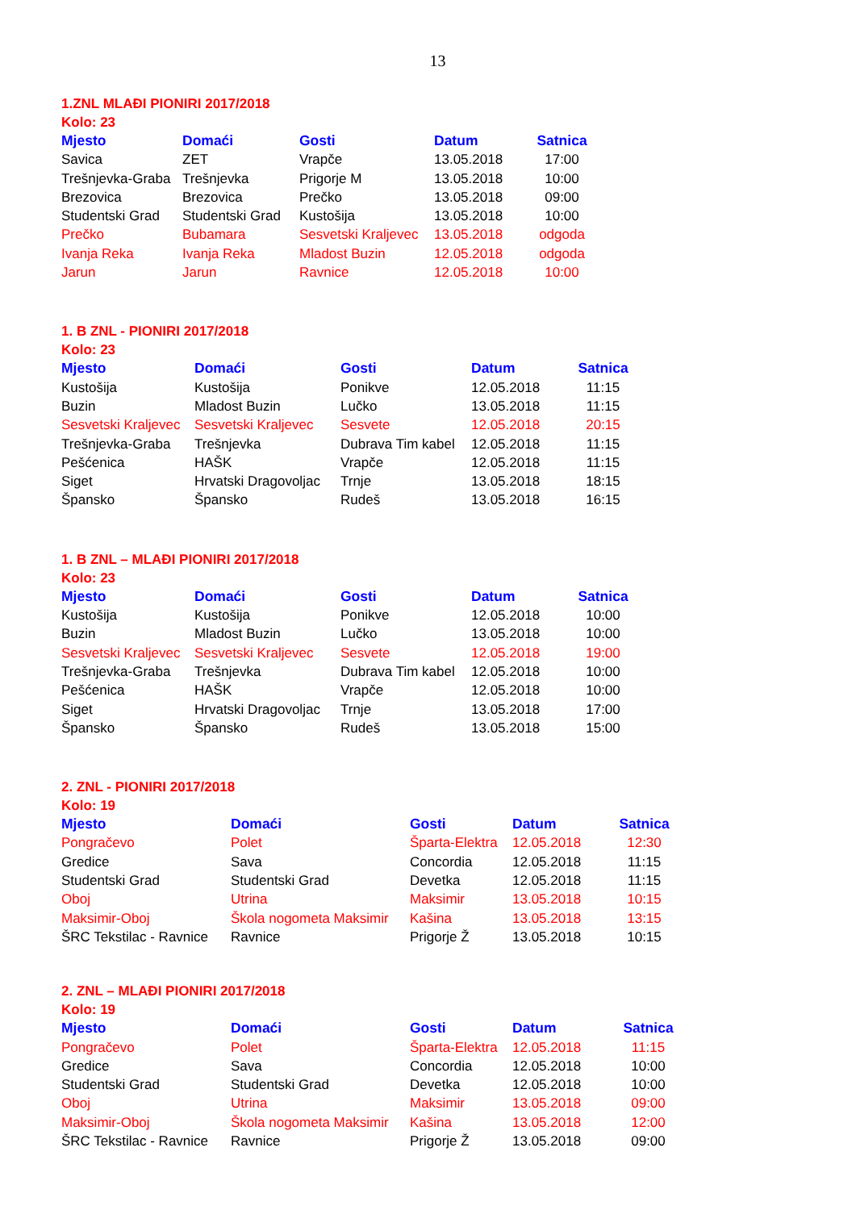13
1.ZNL MLAĐI PIONIRI 2017/2018
Kolo: 23
| Mjesto | Domaći | Gosti | Datum | Satnica |
| --- | --- | --- | --- | --- |
| Savica | ZET | Vrapče | 13.05.2018 | 17:00 |
| Trešnjevka-Graba | Trešnjevka | Prigorje M | 13.05.2018 | 10:00 |
| Brezovica | Brezovica | Prečko | 13.05.2018 | 09:00 |
| Studentski Grad | Studentski Grad | Kustošija | 13.05.2018 | 10:00 |
| Prečko | Bubamara | Sesvetski Kraljevec | 13.05.2018 | odgoda |
| Ivanja Reka | Ivanja Reka | Mladost Buzin | 12.05.2018 | odgoda |
| Jarun | Jarun | Ravnice | 12.05.2018 | 10:00 |
1. B ZNL - PIONIRI 2017/2018
Kolo: 23
| Mjesto | Domaći | Gosti | Datum | Satnica |
| --- | --- | --- | --- | --- |
| Kustošija | Kustošija | Ponikve | 12.05.2018 | 11:15 |
| Buzin | Mladost Buzin | Lučko | 13.05.2018 | 11:15 |
| Sesvetski Kraljevec | Sesvetski Kraljevec | Sesvete | 12.05.2018 | 20:15 |
| Trešnjevka-Graba | Trešnjevka | Dubrava Tim kabel | 12.05.2018 | 11:15 |
| Pešćenica | HAŠK | Vrapče | 12.05.2018 | 11:15 |
| Siget | Hrvatski Dragovoljac | Trnje | 13.05.2018 | 18:15 |
| Špansko | Špansko | Rudeš | 13.05.2018 | 16:15 |
1. B ZNL – MLAĐI PIONIRI 2017/2018
Kolo: 23
| Mjesto | Domaći | Gosti | Datum | Satnica |
| --- | --- | --- | --- | --- |
| Kustošija | Kustošija | Ponikve | 12.05.2018 | 10:00 |
| Buzin | Mladost Buzin | Lučko | 13.05.2018 | 10:00 |
| Sesvetski Kraljevec | Sesvetski Kraljevec | Sesvete | 12.05.2018 | 19:00 |
| Trešnjevka-Graba | Trešnjevka | Dubrava Tim kabel | 12.05.2018 | 10:00 |
| Pešćenica | HAŠK | Vrapče | 12.05.2018 | 10:00 |
| Siget | Hrvatski Dragovoljac | Trnje | 13.05.2018 | 17:00 |
| Špansko | Špansko | Rudeš | 13.05.2018 | 15:00 |
2. ZNL - PIONIRI 2017/2018
Kolo: 19
| Mjesto | Domaći | Gosti | Datum | Satnica |
| --- | --- | --- | --- | --- |
| Pongračevo | Polet | Šparta-Elektra | 12.05.2018 | 12:30 |
| Gredice | Sava | Concordia | 12.05.2018 | 11:15 |
| Studentski Grad | Studentski Grad | Devetka | 12.05.2018 | 11:15 |
| Oboj | Utrina | Maksimir | 13.05.2018 | 10:15 |
| Maksimir-Oboj | Škola nogometa Maksimir | Kašina | 13.05.2018 | 13:15 |
| ŠRC Tekstilac - Ravnice | Ravnice | Prigorje Ž | 13.05.2018 | 10:15 |
2. ZNL – MLAĐI PIONIRI 2017/2018
Kolo: 19
| Mjesto | Domaći | Gosti | Datum | Satnica |
| --- | --- | --- | --- | --- |
| Pongračevo | Polet | Šparta-Elektra | 12.05.2018 | 11:15 |
| Gredice | Sava | Concordia | 12.05.2018 | 10:00 |
| Studentski Grad | Studentski Grad | Devetka | 12.05.2018 | 10:00 |
| Oboj | Utrina | Maksimir | 13.05.2018 | 09:00 |
| Maksimir-Oboj | Škola nogometa Maksimir | Kašina | 13.05.2018 | 12:00 |
| ŠRC Tekstilac - Ravnice | Ravnice | Prigorje Ž | 13.05.2018 | 09:00 |